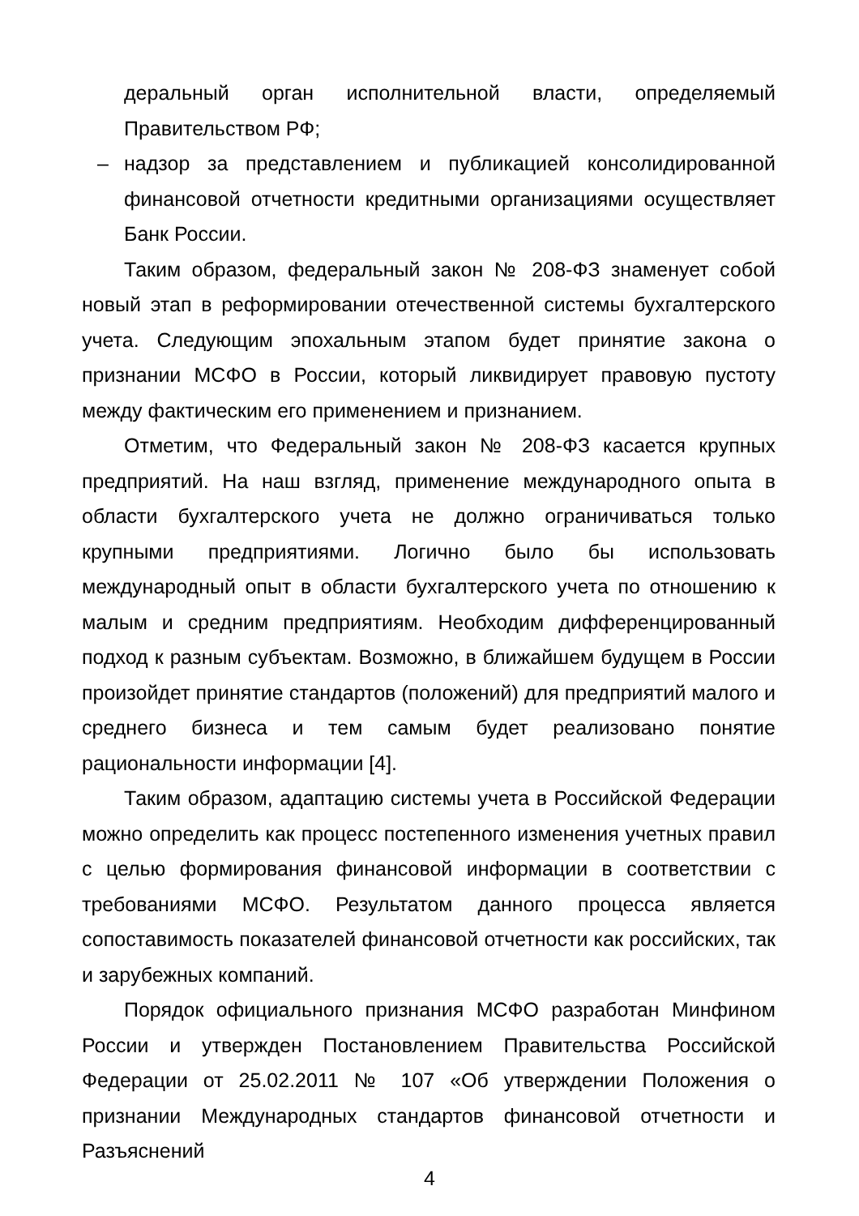деральный орган исполнительной власти, определяемый Правительством РФ;
– надзор за представлением и публикацией консолидированной финансовой отчетности кредитными организациями осуществляет Банк России.
Таким образом, федеральный закон № 208-ФЗ знаменует собой новый этап в реформировании отечественной системы бухгалтерского учета. Следующим эпохальным этапом будет принятие закона о признании МСФО в России, который ликвидирует правовую пустоту между фактическим его применением и признанием.
Отметим, что Федеральный закон № 208-ФЗ касается крупных предприятий. На наш взгляд, применение международного опыта в области бухгалтерского учета не должно ограничиваться только крупными предприятиями. Логично было бы использовать международный опыт в области бухгалтерского учета по отношению к малым и средним предприятиям. Необходим дифференцированный подход к разным субъектам. Возможно, в ближайшем будущем в России произойдет принятие стандартов (положений) для предприятий малого и среднего бизнеса и тем самым будет реализовано понятие рациональности информации [4].
Таким образом, адаптацию системы учета в Российской Федерации можно определить как процесс постепенного изменения учетных правил с целью формирования финансовой информации в соответствии с требованиями МСФО. Результатом данного процесса является сопоставимость показателей финансовой отчетности как российских, так и зарубежных компаний.
Порядок официального признания МСФО разработан Минфином России и утвержден Постановлением Правительства Российской Федерации от 25.02.2011 № 107 «Об утверждении Положения о признании Международных стандартов финансовой отчетности и Разъяснений
4